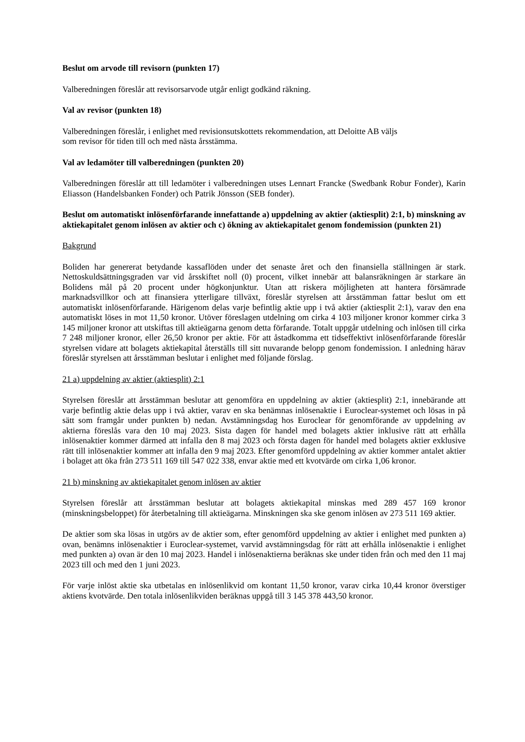Beslut om arvode till revisorn (punkten 17)
Valberedningen föreslår att revisorsarvode utgår enligt godkänd räkning.
Val av revisor (punkten 18)
Valberedningen föreslår, i enlighet med revisionsutskottets rekommendation, att Deloitte AB väljs
som revisor för tiden till och med nästa årsstämma.
Val av ledamöter till valberedningen (punkten 20)
Valberedningen föreslår att till ledamöter i valberedningen utses Lennart Francke (Swedbank Robur Fonder), Karin Eliasson (Handelsbanken Fonder) och Patrik Jönsson (SEB fonder).
Beslut om automatiskt inlösenförfarande innefattande a) uppdelning av aktier (aktiesplit) 2:1, b) minskning av aktiekapitalet genom inlösen av aktier och c) ökning av aktiekapitalet genom fondemission (punkten 21)
Bakgrund
Boliden har genererat betydande kassaflöden under det senaste året och den finansiella ställningen är stark. Nettoskuldsättningsgraden var vid årsskiftet noll (0) procent, vilket innebär att balansräkningen är starkare än Bolidens mål på 20 procent under högkonjunktur. Utan att riskera möjligheten att hantera försämrade marknadsvillkor och att finansiera ytterligare tillväxt, föreslår styrelsen att årsstämman fattar beslut om ett automatiskt inlösenförfarande. Härigenom delas varje befintlig aktie upp i två aktier (aktiesplit 2:1), varav den ena automatiskt löses in mot 11,50 kronor. Utöver föreslagen utdelning om cirka 4 103 miljoner kronor kommer cirka 3 145 miljoner kronor att utskiftas till aktieägarna genom detta förfarande. Totalt uppgår utdelning och inlösen till cirka 7 248 miljoner kronor, eller 26,50 kronor per aktie. För att åstadkomma ett tidseffektivt inlösenförfarande föreslår styrelsen vidare att bolagets aktiekapital återställs till sitt nuvarande belopp genom fondemission. I anledning härav föreslår styrelsen att årsstämman beslutar i enlighet med följande förslag.
21 a) uppdelning av aktier (aktiesplit) 2:1
Styrelsen föreslår att årsstämman beslutar att genomföra en uppdelning av aktier (aktiesplit) 2:1, innebärande att varje befintlig aktie delas upp i två aktier, varav en ska benämnas inlösenaktie i Euroclear-systemet och lösas in på sätt som framgår under punkten b) nedan. Avstämningsdag hos Euroclear för genomförande av uppdelning av aktierna föreslås vara den 10 maj 2023. Sista dagen för handel med bolagets aktier inklusive rätt att erhålla inlösenaktier kommer därmed att infalla den 8 maj 2023 och första dagen för handel med bolagets aktier exklusive rätt till inlösenaktier kommer att infalla den 9 maj 2023. Efter genomförd uppdelning av aktier kommer antalet aktier i bolaget att öka från 273 511 169 till 547 022 338, envar aktie med ett kvotvärde om cirka 1,06 kronor.
21 b) minskning av aktiekapitalet genom inlösen av aktier
Styrelsen föreslår att årsstämman beslutar att bolagets aktiekapital minskas med 289 457 169 kronor (minskningsbeloppet) för återbetalning till aktieägarna. Minskningen ska ske genom inlösen av 273 511 169 aktier.
De aktier som ska lösas in utgörs av de aktier som, efter genomförd uppdelning av aktier i enlighet med punkten a) ovan, benämns inlösenaktier i Euroclear-systemet, varvid avstämningsdag för rätt att erhålla inlösenaktie i enlighet med punkten a) ovan är den 10 maj 2023. Handel i inlösenaktierna beräknas ske under tiden från och med den 11 maj 2023 till och med den 1 juni 2023.
För varje inlöst aktie ska utbetalas en inlösenlikvid om kontant 11,50 kronor, varav cirka 10,44 kronor överstiger aktiens kvotvärde. Den totala inlösenlikviden beräknas uppgå till 3 145 378 443,50 kronor.